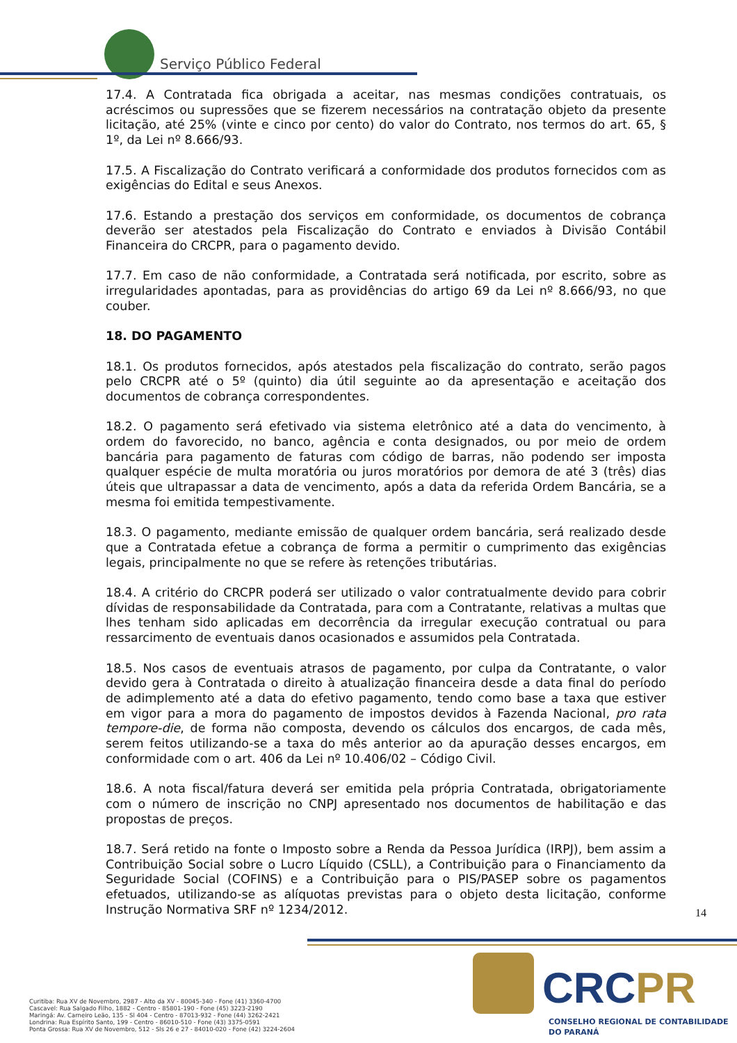Serviço Público Federal
17.4. A Contratada fica obrigada a aceitar, nas mesmas condições contratuais, os acréscimos ou supressões que se fizerem necessários na contratação objeto da presente licitação, até 25% (vinte e cinco por cento) do valor do Contrato, nos termos do art. 65, § 1º, da Lei nº 8.666/93.
17.5. A Fiscalização do Contrato verificará a conformidade dos produtos fornecidos com as exigências do Edital e seus Anexos.
17.6. Estando a prestação dos serviços em conformidade, os documentos de cobrança deverão ser atestados pela Fiscalização do Contrato e enviados à Divisão Contábil Financeira do CRCPR, para o pagamento devido.
17.7. Em caso de não conformidade, a Contratada será notificada, por escrito, sobre as irregularidades apontadas, para as providências do artigo 69 da Lei nº 8.666/93, no que couber.
18. DO PAGAMENTO
18.1. Os produtos fornecidos, após atestados pela fiscalização do contrato, serão pagos pelo CRCPR até o 5º (quinto) dia útil seguinte ao da apresentação e aceitação dos documentos de cobrança correspondentes.
18.2. O pagamento será efetivado via sistema eletrônico até a data do vencimento, à ordem do favorecido, no banco, agência e conta designados, ou por meio de ordem bancária para pagamento de faturas com código de barras, não podendo ser imposta qualquer espécie de multa moratória ou juros moratórios por demora de até 3 (três) dias úteis que ultrapassar a data de vencimento, após a data da referida Ordem Bancária, se a mesma foi emitida tempestivamente.
18.3. O pagamento, mediante emissão de qualquer ordem bancária, será realizado desde que a Contratada efetue a cobrança de forma a permitir o cumprimento das exigências legais, principalmente no que se refere às retenções tributárias.
18.4. A critério do CRCPR poderá ser utilizado o valor contratualmente devido para cobrir dívidas de responsabilidade da Contratada, para com a Contratante, relativas a multas que lhes tenham sido aplicadas em decorrência da irregular execução contratual ou para ressarcimento de eventuais danos ocasionados e assumidos pela Contratada.
18.5. Nos casos de eventuais atrasos de pagamento, por culpa da Contratante, o valor devido gera à Contratada o direito à atualização financeira desde a data final do período de adimplemento até a data do efetivo pagamento, tendo como base a taxa que estiver em vigor para a mora do pagamento de impostos devidos à Fazenda Nacional, pro rata tempore-die, de forma não composta, devendo os cálculos dos encargos, de cada mês, serem feitos utilizando-se a taxa do mês anterior ao da apuração desses encargos, em conformidade com o art. 406 da Lei nº 10.406/02 – Código Civil.
18.6. A nota fiscal/fatura deverá ser emitida pela própria Contratada, obrigatoriamente com o número de inscrição no CNPJ apresentado nos documentos de habilitação e das propostas de preços.
18.7. Será retido na fonte o Imposto sobre a Renda da Pessoa Jurídica (IRPJ), bem assim a Contribuição Social sobre o Lucro Líquido (CSLL), a Contribuição para o Financiamento da Seguridade Social (COFINS) e a Contribuição para o PIS/PASEP sobre os pagamentos efetuados, utilizando-se as alíquotas previstas para o objeto desta licitação, conforme Instrução Normativa SRF nº 1234/2012.
14
CRCPR
CONSELHO REGIONAL DE CONTABILIDADE
DO PARANÁ
Curitiba: Rua XV de Novembro, 2987 - Alto da XV - 80045-340 - Fone (41) 3360-4700
Cascavel: Rua Salgado Filho, 1882 - Centro - 85801-190 - Fone (45) 3223-2190
Maringá: Av. Carneiro Leão, 135 - Sl 404 - Centro - 87013-932 - Fone (44) 3262-2421
Londrina: Rua Espírito Santo, 199 - Centro - 86010-510 - Fone (43) 3375-0591
Ponta Grossa: Rua XV de Novembro, 512 - Sls 26 e 27 - 84010-020 - Fone (42) 3224-2604